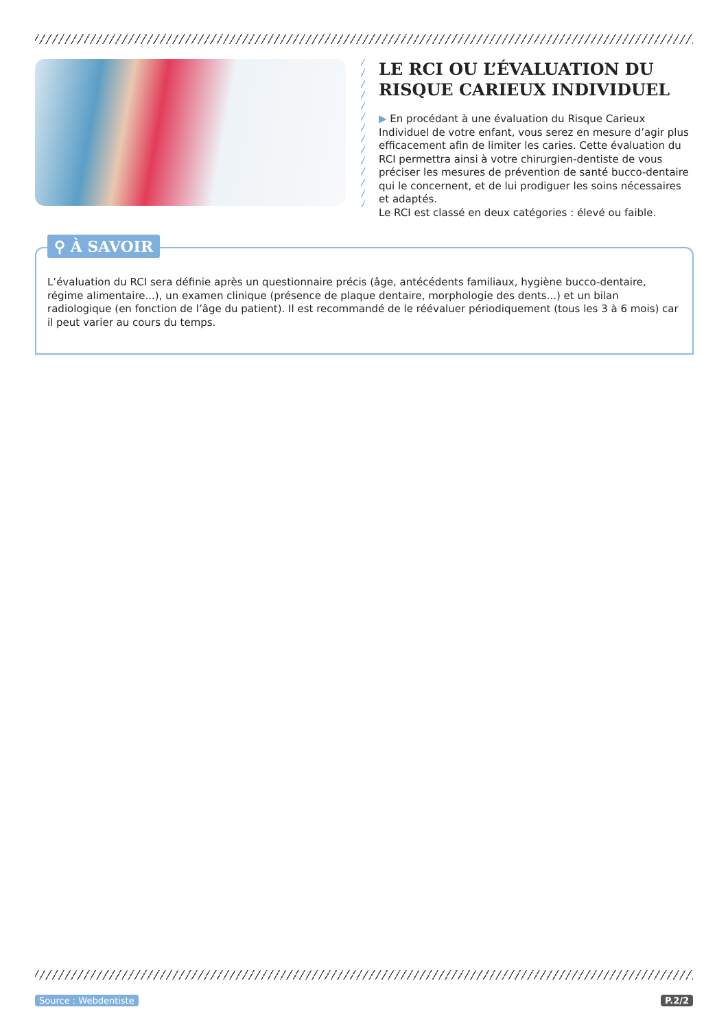LE RCI OU L’ÉVALUATION DU RISQUE CARIEUX INDIVIDUEL
▶ En procédant à une évaluation du Risque Carieux Individuel de votre enfant, vous serez en mesure d’agir plus efficacement afin de limiter les caries. Cette évaluation du RCI permettra ainsi à votre chirurgien-dentiste de vous préciser les mesures de prévention de santé bucco-dentaire qui le concernent, et de lui prodiguer les soins nécessaires et adaptés.
Le RCI est classé en deux catégories : élevé ou faible.
⚲ À SAVOIR
L’évaluation du RCI sera définie après un questionnaire précis (âge, antécédents familiaux, hygiène bucco-dentaire, régime alimentaire...), un examen clinique (présence de plaque dentaire, morphologie des dents...) et un bilan radiologique (en fonction de l’âge du patient). Il est recommandé de le réévaluer périodiquement (tous les 3 à 6 mois) car il peut varier au cours du temps.
Source : Webdentiste P.2/2